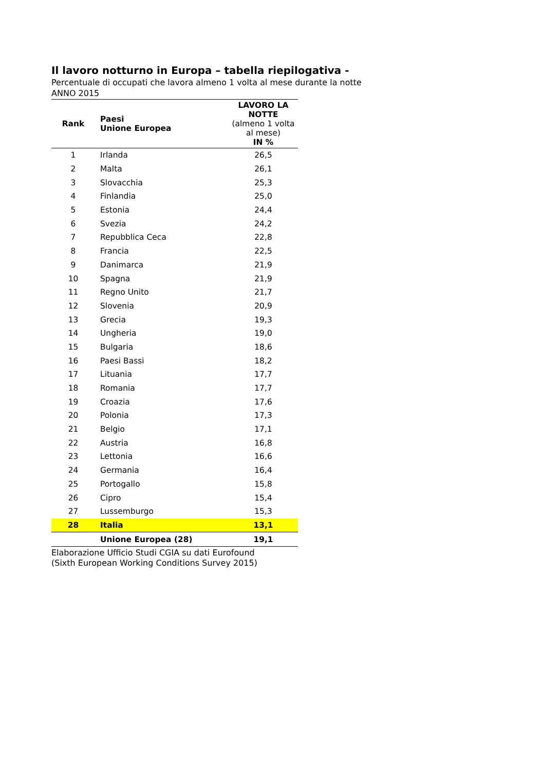Il lavoro notturno in Europa – tabella riepilogativa -
Percentuale di occupati che lavora almeno 1 volta al mese durante la notte
ANNO 2015
| Rank | Paesi Unione Europea | LAVORO LA NOTTE (almeno 1 volta al mese) IN % |
| --- | --- | --- |
| 1 | Irlanda | 26,5 |
| 2 | Malta | 26,1 |
| 3 | Slovacchia | 25,3 |
| 4 | Finlandia | 25,0 |
| 5 | Estonia | 24,4 |
| 6 | Svezia | 24,2 |
| 7 | Repubblica Ceca | 22,8 |
| 8 | Francia | 22,5 |
| 9 | Danimarca | 21,9 |
| 10 | Spagna | 21,9 |
| 11 | Regno Unito | 21,7 |
| 12 | Slovenia | 20,9 |
| 13 | Grecia | 19,3 |
| 14 | Ungheria | 19,0 |
| 15 | Bulgaria | 18,6 |
| 16 | Paesi Bassi | 18,2 |
| 17 | Lituania | 17,7 |
| 18 | Romania | 17,7 |
| 19 | Croazia | 17,6 |
| 20 | Polonia | 17,3 |
| 21 | Belgio | 17,1 |
| 22 | Austria | 16,8 |
| 23 | Lettonia | 16,6 |
| 24 | Germania | 16,4 |
| 25 | Portogallo | 15,8 |
| 26 | Cipro | 15,4 |
| 27 | Lussemburgo | 15,3 |
| 28 | Italia | 13,1 |
| | Unione Europea (28) | 19,1 |
Elaborazione Ufficio Studi CGIA su dati Eurofound
(Sixth European Working Conditions Survey 2015)